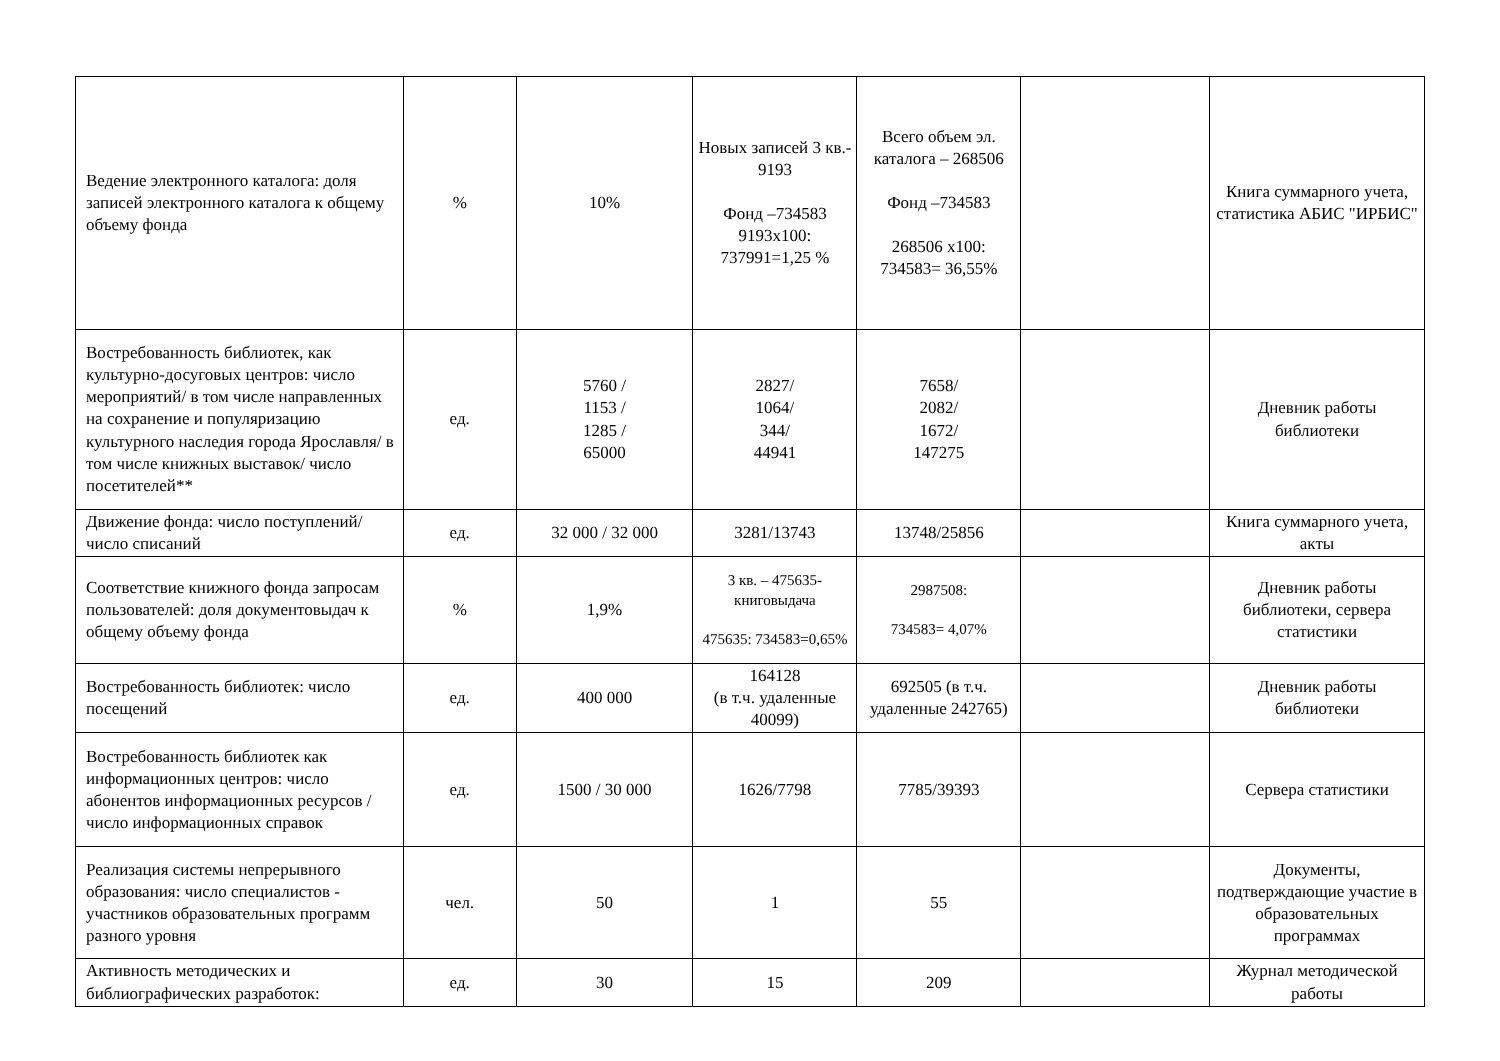| Ведение электронного каталога: доля записей электронного каталога к общему объему фонда | % | 10% | Новых записей 3 кв.- 9193 Фонд –734583 9193х100: 737991=1,25 % | Всего объем эл. каталога – 268506 Фонд –734583 268506 х100: 734583= 36,55% | | Книга суммарного учета, статистика АБИС "ИРБИС" |
| Востребованность библиотек, как культурно-досуговых центров: число мероприятий/ в том числе направленных на сохранение и популяризацию культурного наследия города Ярославля/ в том числе книжных выставок/ число посетителей** | ед. | 5760 / 1153 / 1285 / 65000 | 2827/ 1064/ 344/ 44941 | 7658/ 2082/ 1672/ 147275 | | Дневник работы библиотеки |
| Движение фонда: число поступлений/ число списаний | ед. | 32 000 / 32 000 | 3281/13743 | 13748/25856 | | Книга суммарного учета, акты |
| Соответствие книжного фонда запросам пользователей: доля документовыдач к общему объему фонда | % | 1,9% | 3 кв. – 475635-книговыдача 475635: 734583=0,65% | 2987508: 734583= 4,07% | | Дневник работы библиотеки, сервера статистики |
| Востребованность библиотек: число посещений | ед. | 400 000 | 164128 (в т.ч. удаленные 40099) | 692505 (в т.ч. удаленные 242765) | | Дневник работы библиотеки |
| Востребованность библиотек как информационных центров: число абонентов информационных ресурсов /число информационных справок | ед. | 1500 / 30 000 | 1626/7798 | 7785/39393 | | Сервера статистики |
| Реализация системы непрерывного образования: число специалистов - участников образовательных программ разного уровня | чел. | 50 | 1 | 55 | | Документы, подтверждающие участие в образовательных программах |
| Активность методических и библиографических разработок: | ед. | 30 | 15 | 209 | | Журнал методической работы |